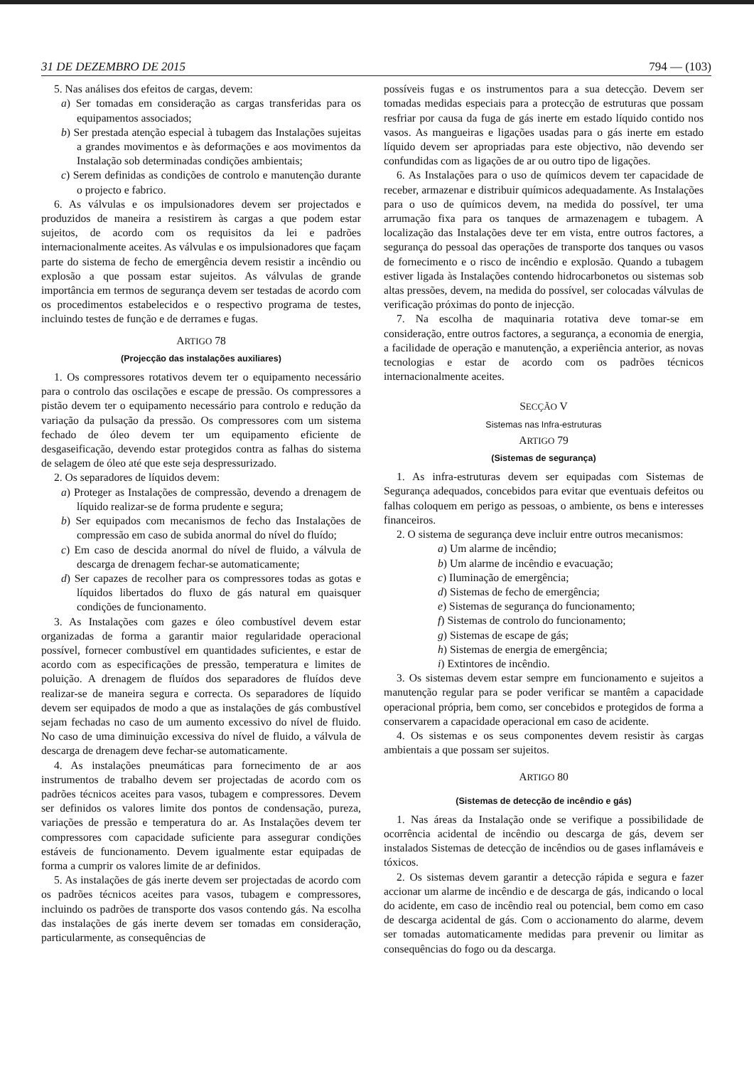31 DE DEZEMBRO DE 2015 794 — (103)
5. Nas análises dos efeitos de cargas, devem:
a) Ser tomadas em consideração as cargas transferidas para os equipamentos associados;
b) Ser prestada atenção especial à tubagem das Instalações sujeitas a grandes movimentos e às deformações e aos movimentos da Instalação sob determinadas condições ambientais;
c) Serem definidas as condições de controlo e manutenção durante o projecto e fabrico.
6. As válvulas e os impulsionadores devem ser projectados e produzidos de maneira a resistirem às cargas a que podem estar sujeitos, de acordo com os requisitos da lei e padrões internacionalmente aceites. As válvulas e os impulsionadores que façam parte do sistema de fecho de emergência devem resistir a incêndio ou explosão a que possam estar sujeitos. As válvulas de grande importância em termos de segurança devem ser testadas de acordo com os procedimentos estabelecidos e o respectivo programa de testes, incluindo testes de função e de derrames e fugas.
ARTIGO 78
(Projecção das instalações auxiliares)
1. Os compressores rotativos devem ter o equipamento necessário para o controlo das oscilações e escape de pressão. Os compressores a pistão devem ter o equipamento necessário para controlo e redução da variação da pulsação da pressão. Os compressores com um sistema fechado de óleo devem ter um equipamento eficiente de desgaseificação, devendo estar protegidos contra as falhas do sistema de selagem de óleo até que este seja despressurizado.
2. Os separadores de líquidos devem:
a) Proteger as Instalações de compressão, devendo a drenagem de líquido realizar-se de forma prudente e segura;
b) Ser equipados com mecanismos de fecho das Instalações de compressão em caso de subida anormal do nível do fluído;
c) Em caso de descida anormal do nível de fluido, a válvula de descarga de drenagem fechar-se automaticamente;
d) Ser capazes de recolher para os compressores todas as gotas e líquidos libertados do fluxo de gás natural em quaisquer condições de funcionamento.
3. As Instalações com gazes e óleo combustível devem estar organizadas de forma a garantir maior regularidade operacional possível, fornecer combustível em quantidades suficientes, e estar de acordo com as especificações de pressão, temperatura e limites de poluição. A drenagem de fluídos dos separadores de fluídos deve realizar-se de maneira segura e correcta. Os separadores de líquido devem ser equipados de modo a que as instalações de gás combustível sejam fechadas no caso de um aumento excessivo do nível de fluido. No caso de uma diminuição excessiva do nível de fluido, a válvula de descarga de drenagem deve fechar-se automaticamente.
4. As instalações pneumáticas para fornecimento de ar aos instrumentos de trabalho devem ser projectadas de acordo com os padrões técnicos aceites para vasos, tubagem e compressores. Devem ser definidos os valores limite dos pontos de condensação, pureza, variações de pressão e temperatura do ar. As Instalações devem ter compressores com capacidade suficiente para assegurar condições estáveis de funcionamento. Devem igualmente estar equipadas de forma a cumprir os valores limite de ar definidos.
5. As instalações de gás inerte devem ser projectadas de acordo com os padrões técnicos aceites para vasos, tubagem e compressores, incluindo os padrões de transporte dos vasos contendo gás. Na escolha das instalações de gás inerte devem ser tomadas em consideração, particularmente, as consequências de
possíveis fugas e os instrumentos para a sua detecção. Devem ser tomadas medidas especiais para a protecção de estruturas que possam resfriar por causa da fuga de gás inerte em estado líquido contido nos vasos. As mangueiras e ligações usadas para o gás inerte em estado líquido devem ser apropriadas para este objectivo, não devendo ser confundidas com as ligações de ar ou outro tipo de ligações.
6. As Instalações para o uso de químicos devem ter capacidade de receber, armazenar e distribuir químicos adequadamente. As Instalações para o uso de químicos devem, na medida do possível, ter uma arrumação fixa para os tanques de armazenagem e tubagem. A localização das Instalações deve ter em vista, entre outros factores, a segurança do pessoal das operações de transporte dos tanques ou vasos de fornecimento e o risco de incêndio e explosão. Quando a tubagem estiver ligada às Instalações contendo hidrocarbonetos ou sistemas sob altas pressões, devem, na medida do possível, ser colocadas válvulas de verificação próximas do ponto de injecção.
7. Na escolha de maquinaria rotativa deve tomar-se em consideração, entre outros factores, a segurança, a economia de energia, a facilidade de operação e manutenção, a experiência anterior, as novas tecnologias e estar de acordo com os padrões técnicos internacionalmente aceites.
SECÇÃO V
Sistemas nas Infra-estruturas
ARTIGO 79
(Sistemas de segurança)
1. As infra-estruturas devem ser equipadas com Sistemas de Segurança adequados, concebidos para evitar que eventuais defeitos ou falhas coloquem em perigo as pessoas, o ambiente, os bens e interesses financeiros.
2. O sistema de segurança deve incluir entre outros mecanismos:
a) Um alarme de incêndio;
b) Um alarme de incêndio e evacuação;
c) Iluminação de emergência;
d) Sistemas de fecho de emergência;
e) Sistemas de segurança do funcionamento;
f) Sistemas de controlo do funcionamento;
g) Sistemas de escape de gás;
h) Sistemas de energia de emergência;
i) Extintores de incêndio.
3. Os sistemas devem estar sempre em funcionamento e sujeitos a manutenção regular para se poder verificar se mantêm a capacidade operacional própria, bem como, ser concebidos e protegidos de forma a conservarem a capacidade operacional em caso de acidente.
4. Os sistemas e os seus componentes devem resistir às cargas ambientais a que possam ser sujeitos.
ARTIGO 80
(Sistemas de detecção de incêndio e gás)
1. Nas áreas da Instalação onde se verifique a possibilidade de ocorrência acidental de incêndio ou descarga de gás, devem ser instalados Sistemas de detecção de incêndios ou de gases inflamáveis e tóxicos.
2. Os sistemas devem garantir a detecção rápida e segura e fazer accionar um alarme de incêndio e de descarga de gás, indicando o local do acidente, em caso de incêndio real ou potencial, bem como em caso de descarga acidental de gás. Com o accionamento do alarme, devem ser tomadas automaticamente medidas para prevenir ou limitar as consequências do fogo ou da descarga.